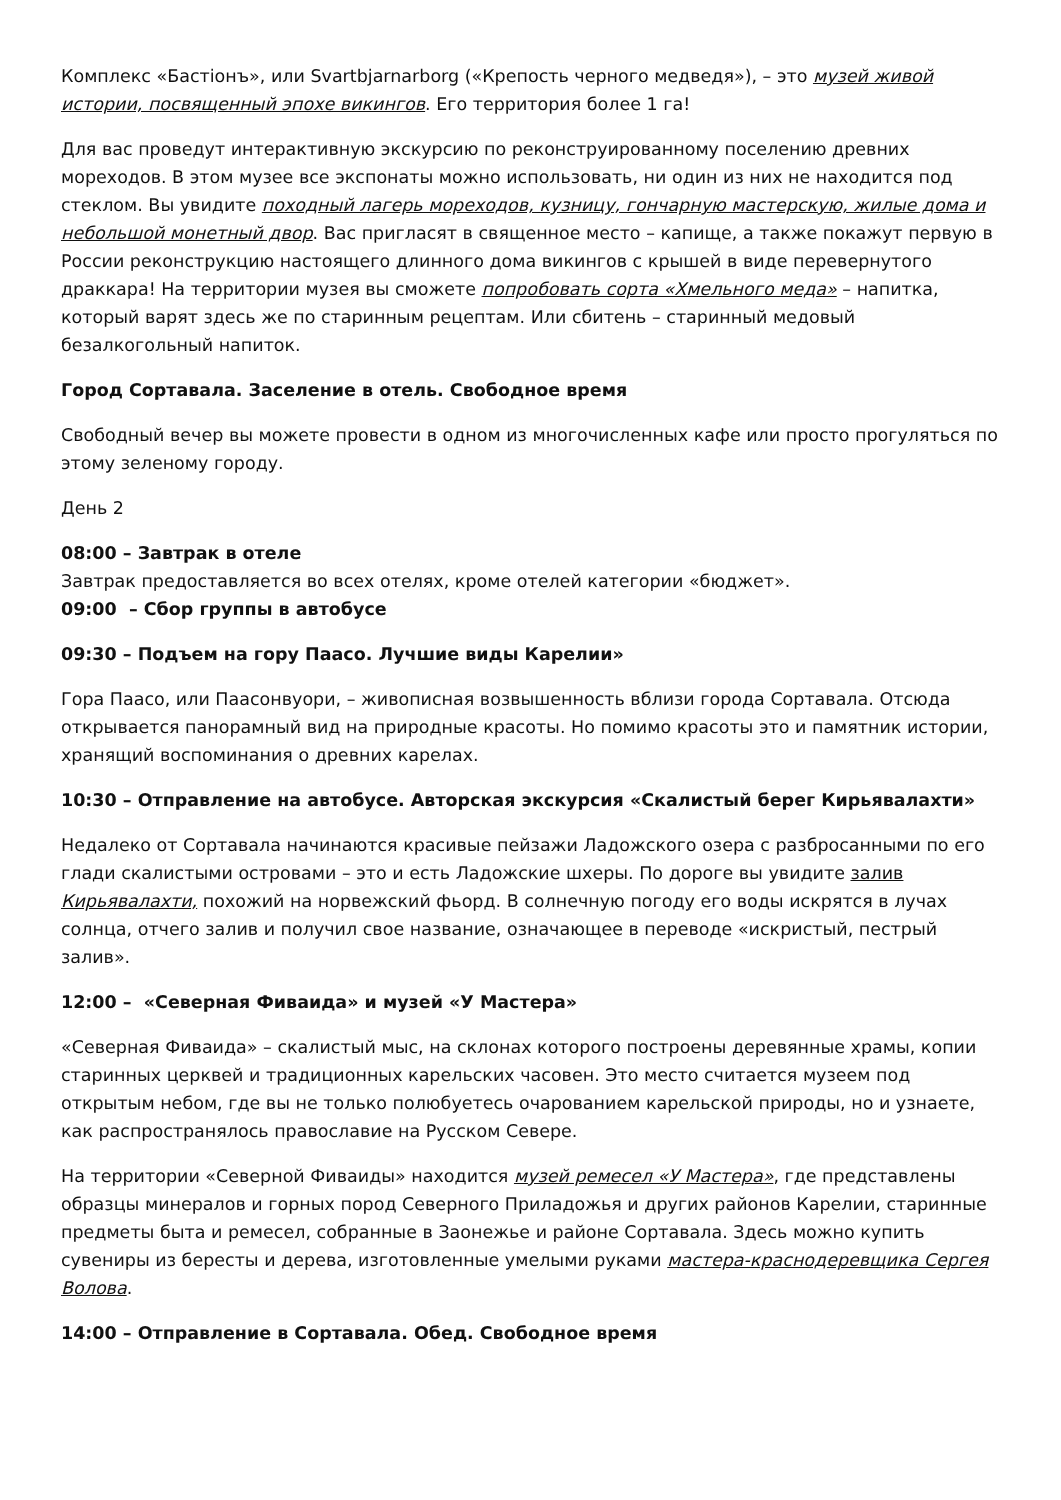Комплекс «Бастiонъ», или Svartbjarnarborg («Крепость черного медведя»), – это музей живой истории, посвященный эпохе викингов. Его территория более 1 га!
Для вас проведут интерактивную экскурсию по реконструированному поселению древних мореходов. В этом музее все экспонаты можно использовать, ни один из них не находится под стеклом. Вы увидите походный лагерь мореходов, кузницу, гончарную мастерскую, жилые дома и небольшой монетный двор. Вас пригласят в священное место – капище, а также покажут первую в России реконструкцию настоящего длинного дома викингов с крышей в виде перевернутого драккара! На территории музея вы сможете попробовать сорта «Хмельного меда» – напитка, который варят здесь же по старинным рецептам. Или сбитень – старинный медовый безалкогольный напиток.
Город Сортавала. Заселение в отель. Свободное время
Свободный вечер вы можете провести в одном из многочисленных кафе или просто прогуляться по этому зеленому городу.
День 2
08:00 – Завтрак в отеле
Завтрак предоставляется во всех отелях, кроме отелей категории «бюджет».
09:00 – Сбор группы в автобусе
09:30 – Подъем на гору Паасо. Лучшие виды Карелии»
Гора Паасо, или Паасонвуори, – живописная возвышенность вблизи города Сортавала. Отсюда открывается панорамный вид на природные красоты. Но помимо красоты это и памятник истории, хранящий воспоминания о древних карелах.
10:30 – Отправление на автобусе. Авторская экскурсия «Скалистый берег Кирьявалахти»
Недалеко от Сортавала начинаются красивые пейзажи Ладожского озера с разбросанными по его глади скалистыми островами – это и есть Ладожские шхеры. По дороге вы увидите залив Кирьявалахти, похожий на норвежский фьорд. В солнечную погоду его воды искрятся в лучах солнца, отчего залив и получил свое название, означающее в переводе «искристый, пестрый залив».
12:00 – «Северная Фиваида» и музей «У Мастера»
«Северная Фиваида» – скалистый мыс, на склонах которого построены деревянные храмы, копии старинных церквей и традиционных карельских часовен. Это место считается музеем под открытым небом, где вы не только полюбуетесь очарованием карельской природы, но и узнаете, как распространялось православие на Русском Севере.
На территории «Северной Фиваиды» находится музей ремесел «У Мастера», где представлены образцы минералов и горных пород Северного Приладожья и других районов Карелии, старинные предметы быта и ремесел, собранные в Заонежье и районе Сортавала. Здесь можно купить сувениры из бересты и дерева, изготовленные умелыми руками мастера-краснодеревщика Сергея Волова.
14:00 – Отправление в Сортавала. Обед. Свободное время